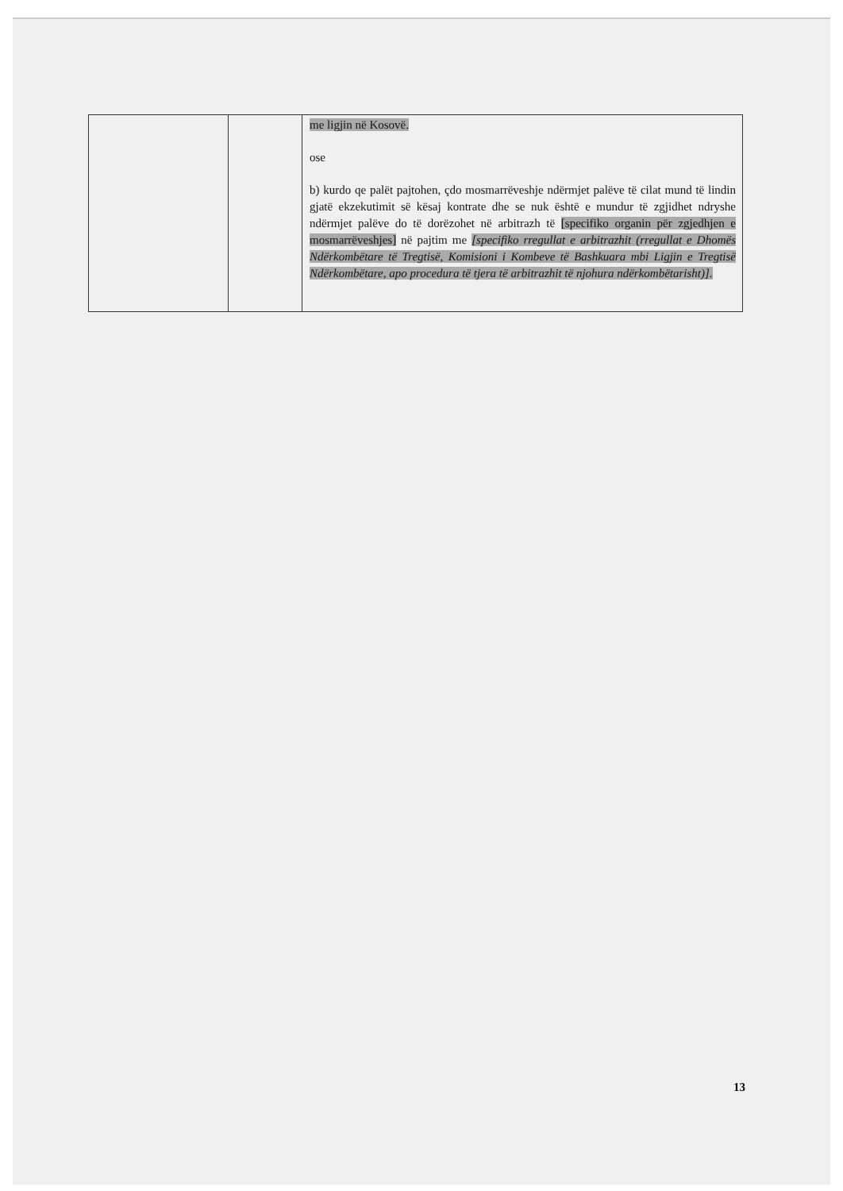| | | me ligjin në Kosovë. ose b) kurdo qe palët pajtohen, çdo mosmarrëveshje ndërmjet palëve të cilat mund të lindin gjatë ekzekutimit së kësaj kontrate dhe se nuk është e mundur të zgjidhet ndryshe ndërmjet palëve do të dorëzohet në arbitrazh të [specifiko organin për zgjedhjen e mosmarrëveshjes] në pajtim me [specifiko rregullat e arbitrazhit (rregullat e Dhomës Ndërkombëtare të Tregtisë, Komisioni i Kombeve të Bashkuara mbi Ligjin e Tregtisë Ndërkombëtare, apo procedura të tjera të arbitrazhit të njohura ndërkombëtarisht)] . |
13